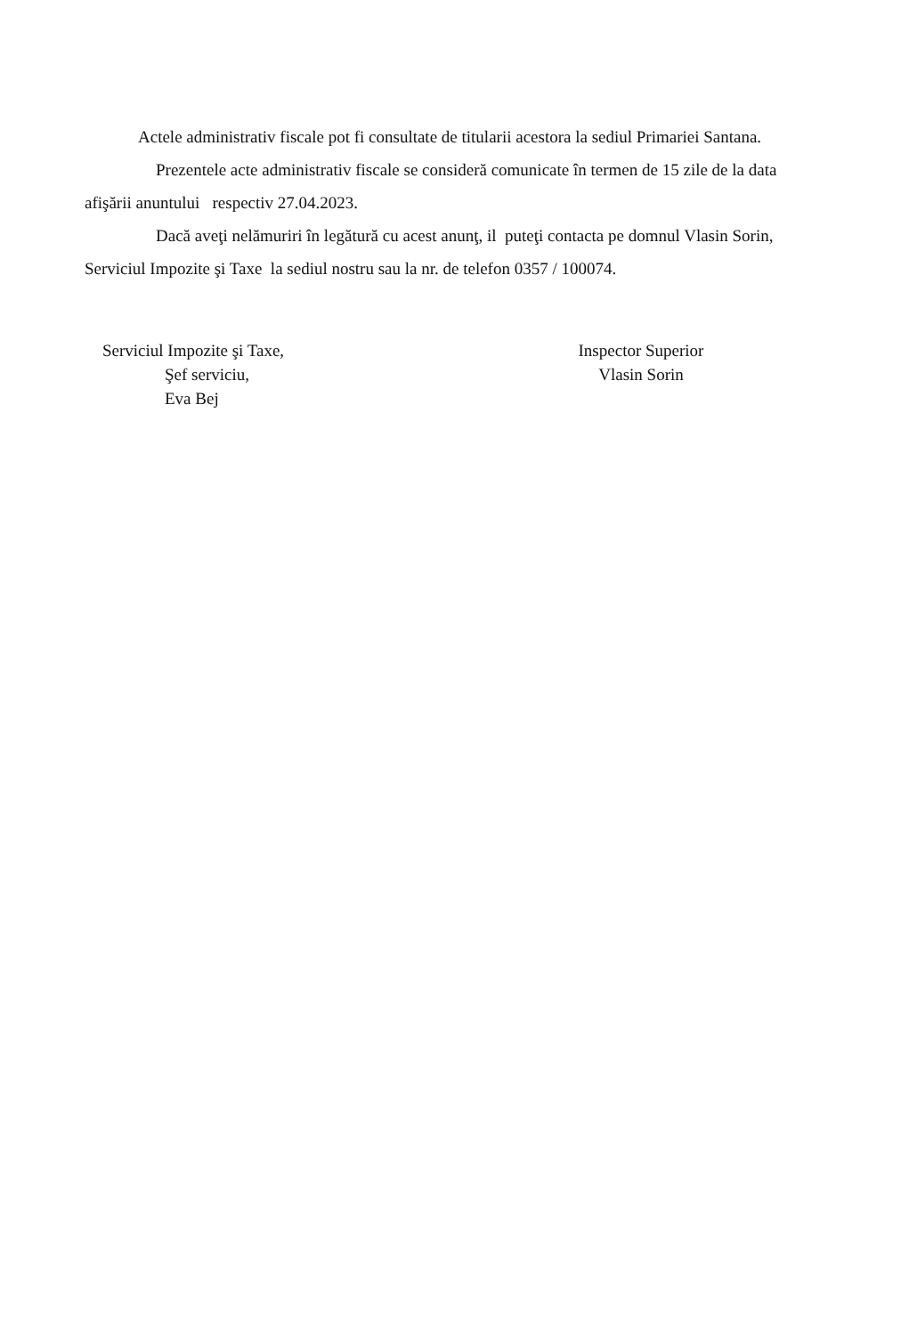Actele administrativ fiscale pot fi consultate de titularii acestora la sediul Primariei Santana.
Prezentele acte administrativ fiscale se consideră comunicate în termen de 15 zile de la data afişării anuntului respectiv 27.04.2023.
Dacă aveţi nelămuriri în legătură cu acest anunţ, il puteţi contacta pe domnul Vlasin Sorin, Serviciul Impozite şi Taxe la sediul nostru sau la nr. de telefon 0357 / 100074.
Serviciul Impozite şi Taxe,
Şef serviciu,
Eva Bej
Inspector Superior
Vlasin Sorin